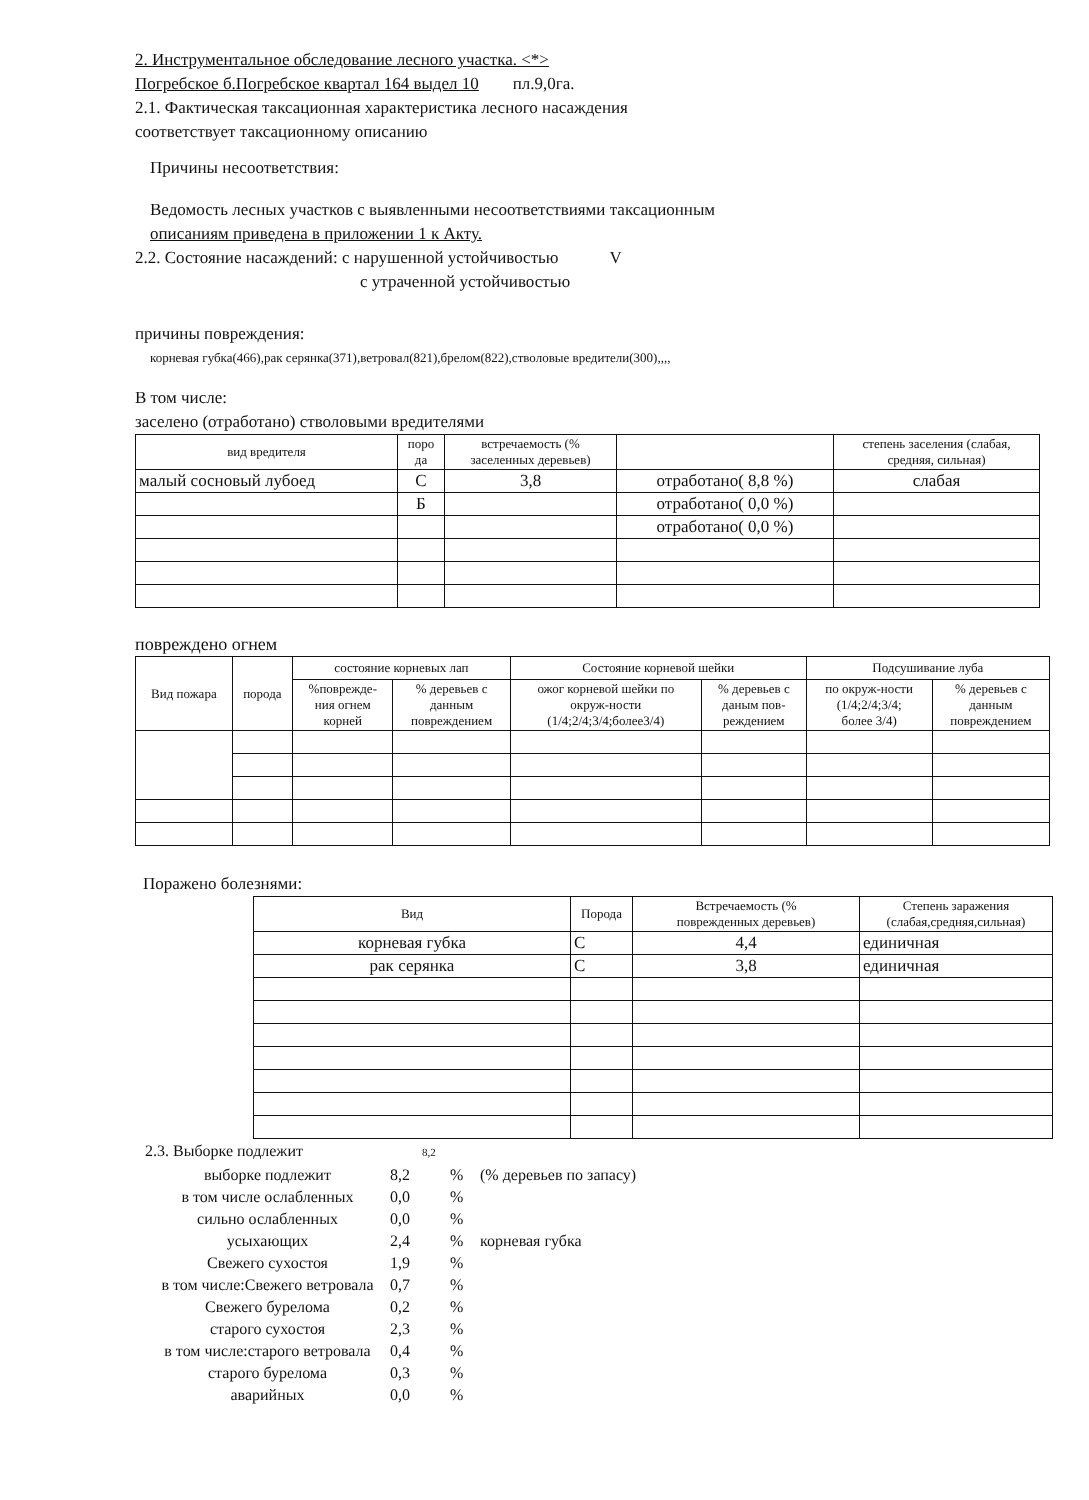2. Инструментальное обследование лесного участка. <*>
Погребское б.Погребское квартал 164 выдел 10 пл.9,0га.
2.1. Фактическая таксационная характеристика лесного насаждения
соответствует таксационному описанию
Причины несоответствия:
Ведомость лесных участков с выявленными несоответствиями таксационным
описаниям приведена в приложении 1 к Акту.
2.2. Состояние насаждений: с нарушенной устойчивостью V
с утраченной устойчивостью
причины повреждения:
корневая губка(466),рак серянка(371),ветровал(821),брелом(822),стволовые вредители(300),,,,
В том числе:
заселено (отработано) стволовыми вредителями
| вид вредителя | поро да | встречаемость (% заселенных деревьев) | | степень заселения (слабая, средняя, сильная) |
| --- | --- | --- | --- | --- |
| малый сосновый лубоед | С | 3,8 | отработано( 8,8 %) | слабая |
| | Б | | отработано( 0,0 %) | |
| | | | отработано( 0,0 %) | |
повреждено огнем
| Вид пожара | порода | состояние корневых лап | | Состояние корневой шейки | | Подсушивание луба | |
| --- | --- | --- | --- | --- | --- | --- | --- |
| | | %поврежде- ния огнем корней | % деревьев с данным повреждением | ожог корневой шейки по окруж-ности (1/4;2/4;3/4;более3/4) | % деревьев с даным пов- реждением | по окруж-ности (1/4;2/4;3/4; более 3/4) | % деревьев с данным повреждением |
Поражено болезнями:
| Вид | Порода | Встречаемость (% поврежденных деревьев) | Степень заражения (слабая,средняя,сильная) |
| --- | --- | --- | --- |
| корневая губка | С | 4,4 | единичная |
| рак серянка | С | 3,8 | единичная |
2.3. Выборке подлежит 8,2
выборке подлежит 8,2% (% деревьев по запасу) в том числе ослабленных 0,0% сильно ослабленных 0,0% усыхающих 2,4% корневая губка Свежего сухостоя 1,9% в том числе:Свежего ветровала 0,7% Свежего бурелома 0,2% старого сухостоя 2,3% в том числе:старого ветровала 0,4% старого бурелома 0,3% аварийных 0,0%